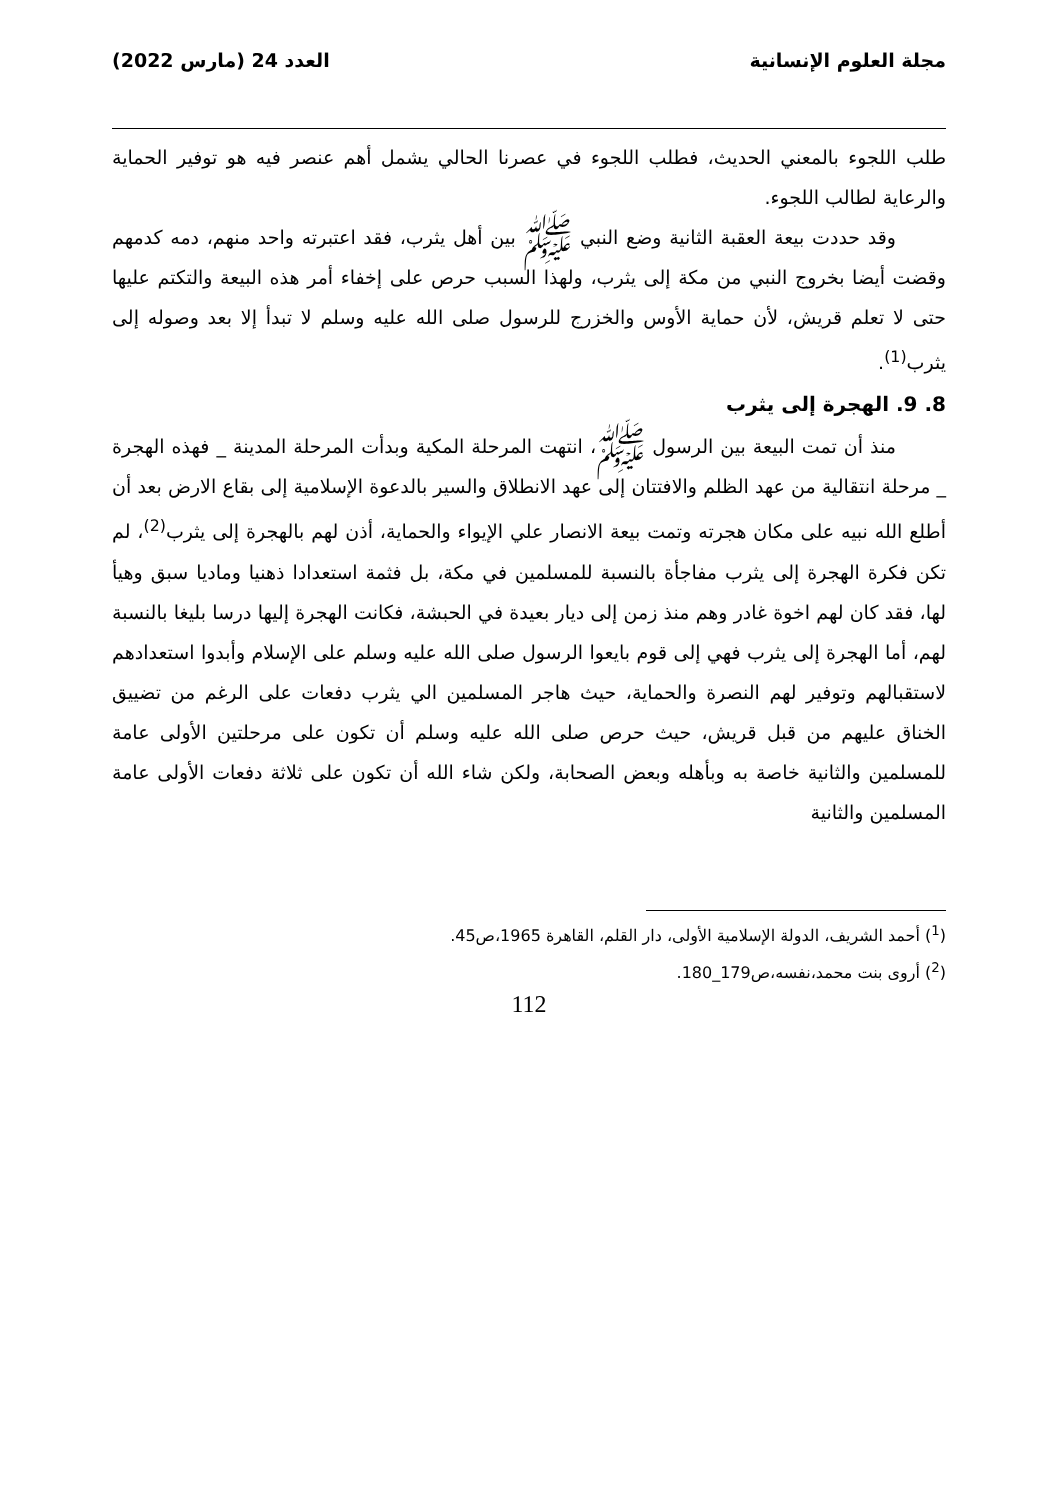مجلة العلوم الإنسانية العدد 24 (مارس 2022)
طلب اللجوء بالمعني الحديث، فطلب اللجوء في عصرنا الحالي يشمل أهم عنصر فيه هو توفير الحماية والرعاية لطالب اللجوء.
وقد حددت بيعة العقبة الثانية وضع النبي ﷺ بين أهل يثرب، فقد اعتبرته واحد منهم، دمه كدمهم وقضت أيضا بخروج النبي من مكة إلى يثرب، ولهذا السبب حرص على إخفاء أمر هذه البيعة والتكتم عليها حتى لا تعلم قريش، لأن حماية الأوس والخزرج للرسول صلى الله عليه وسلم لا تبدأ إلا بعد وصوله إلى يثرب<sup>(1)</sup>.
8. 9. الهجرة إلى يثرب
منذ أن تمت البيعة بين الرسول ﷺ، انتهت المرحلة المكية وبدأت المرحلة المدينة _ فهذه الهجرة _ مرحلة انتقالية من عهد الظلم والافتتان إلى عهد الانطلاق والسير بالدعوة الإسلامية إلى بقاع الارض بعد أن أطلع الله نبيه على مكان هجرته وتمت بيعة الانصار علي الإيواء والحماية، أذن لهم بالهجرة إلى يثرب<sup>(2)</sup>، لم تكن فكرة الهجرة إلى يثرب مفاجأة بالنسبة للمسلمين في مكة، بل فثمة استعدادا ذهنيا وماديا سبق وهيأ لها، فقد كان لهم اخوة غادر وهم منذ زمن إلى ديار بعيدة في الحبشة، فكانت الهجرة إليها درسا بليغا بالنسبة لهم، أما الهجرة إلى يثرب فهي إلى قوم بايعوا الرسول صلى الله عليه وسلم على الإسلام وأبدوا استعدادهم لاستقبالهم وتوفير لهم النصرة والحماية، حيث هاجر المسلمين الي يثرب دفعات على الرغم من تضييق الخناق عليهم من قبل قريش، حيث حرص صلى الله عليه وسلم أن تكون على مرحلتين الأولى عامة للمسلمين والثانية خاصة به وبأهله وبعض الصحابة، ولكن شاء الله أن تكون على ثلاثة دفعات الأولى عامة المسلمين والثانية
(<sup>1</sup>) أحمد الشريف، الدولة الإسلامية الأولى، دار القلم، القاهرة 1965،ص45.
(<sup>2</sup>) أروى بنت محمد،نفسه،ص179_180.
112